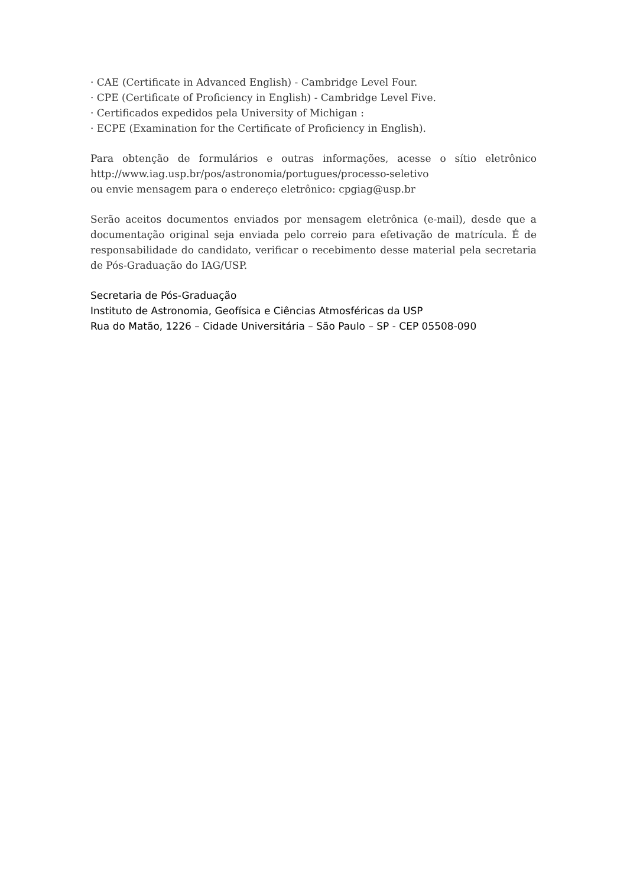· CAE (Certificate in Advanced English) - Cambridge Level Four.
· CPE (Certificate of Proficiency in English) - Cambridge Level Five.
· Certificados expedidos pela University of Michigan :
· ECPE (Examination for the Certificate of Proficiency in English).
Para obtenção de formulários e outras informações, acesse o sítio eletrônico http://www.iag.usp.br/pos/astronomia/portugues/processo-seletivo
ou envie mensagem para o endereço eletrônico: cpgiag@usp.br
Serão aceitos documentos enviados por mensagem eletrônica (e-mail), desde que a documentação original seja enviada pelo correio para efetivação de matrícula. É de responsabilidade do candidato, verificar o recebimento desse material pela secretaria de Pós-Graduação do IAG/USP.
Secretaria de Pós-Graduação
Instituto de Astronomia, Geofísica e Ciências Atmosféricas da USP
Rua do Matão, 1226 – Cidade Universitária – São Paulo – SP - CEP 05508-090